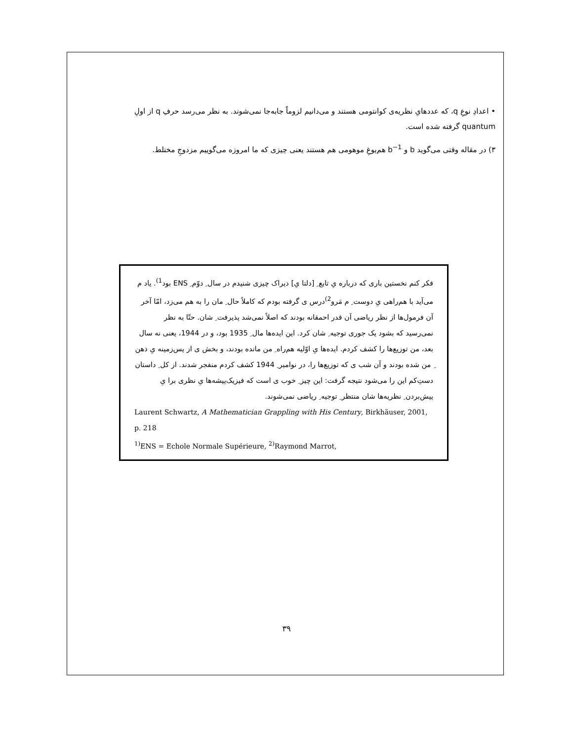• اعدادِ نوعِ q، که عددهایِ نظریه‌ی کوانتومی هستند و می‌دانیم لزوماً جابه‌جا نمی‌شوند. به نظر می‌رسد حرفِ q از اولِ quantum گرفته شده است.
۳) در مقاله وقتی می‌گوید b و b<sup>−1</sup> هم‌یوغِ موهومی هم هستند یعنی چیزی که ما امروزه می‌گوییم مزدوجِ مختلط.
فکر کنم نخستین باری که درباره یِ تابع ِ [دلتا یِ] دیراک چیزی شنیدم در سال ِ دوّم ِ ENS بود<sup>1)</sup>. یاد م می‌آید با هم‌راهی یِ دوست ِ م مَرو<sup>2)</sup>درس ی گرفته بودم که کاملاً حال ِ مان را به هم می‌زد، امّا آخر آن فرمول‌ها از نظر ریاضی آن قدر احمقانه بودند که اصلاً نمی‌شد پذیرفت ِ شان. حتّا به نظر نمی‌رسید که بشود یک جوری توجیه ِ شان کرد. این ایده‌ها مال ِ 1935 بود، و در 1944، یعنی نه سال بعد، من توزیع‌ها را کشف کردم. ایده‌ها یِ اوّلیه هم‌راه ِ من مانده بودند، و بخش ی از پس‌زمینه یِ ذهن ِ من شده بودند و آن شب ی که توزیع‌ها را، در نوامبر ِ 1944 کشف کردم منفجر شدند. از کل ِ داستان دست‌ِکم این را می‌شود نتیجه گرفت: این چیز ِ خوب ی است که فیزیک‌پیشه‌ها یِ نظری برا یِ پیش‌بردن ِ نظریه‌ها شان منتظر ِ توجیه ِ ریاضی نمی‌شوند.
Laurent Schwartz, A Mathematician Grappling with His Century, Birkhäuser, 2001, p. 218
<sup>1)</sup> ENS = Echole Normale Supérieure, <sup>2)</sup>Raymond Marrot,
۳۹